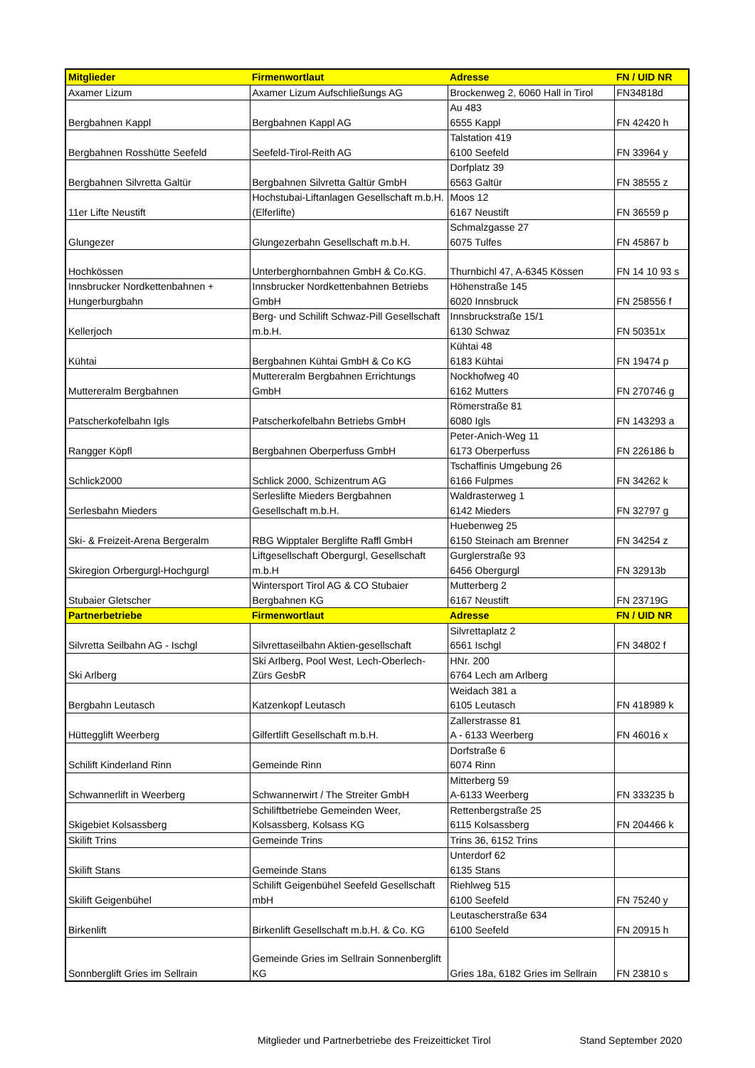| Mitglieder | Firmenwortlaut | Adresse | FN / UID NR |
| --- | --- | --- | --- |
| Axamer Lizum | Axamer Lizum Aufschließungs AG | Brockenweg 2, 6060 Hall in Tirol | FN34818d |
| Bergbahnen Kappl | Bergbahnen Kappl AG | Au 483 6555 Kappl | FN 42420 h |
| Bergbahnen Rosshütte Seefeld | Seefeld-Tirol-Reith AG | Talstation 419 6100 Seefeld | FN 33964 y |
| Bergbahnen Silvretta Galtür | Bergbahnen Silvretta Galtür GmbH | Dorfplatz 39 6563 Galtür | FN 38555 z |
| 11er Lifte Neustift | Hochstubai-Liftanlagen Gesellschaft m.b.H. (Elferlifte) | Moos 12 6167 Neustift | FN 36559 p |
| Glungezer | Glungezerbahn Gesellschaft m.b.H. | Schmalzgasse 27 6075 Tulfes | FN 45867 b |
| Hochkössen | Unterberghornbahnen GmbH & Co.KG. | Thurnbichl 47, A-6345 Kössen | FN 14 10 93 s |
| Innsbrucker Nordkettenbahnen + Hungerburgbahn | Innsbrucker Nordkettenbahnen Betriebs GmbH | Höhenstraße 145 6020 Innsbruck | FN 258556 f |
| Kellerjoch | Berg- und Schilift Schwaz-Pill Gesellschaft m.b.H. | Innsbruckstraße 15/1 6130 Schwaz | FN 50351x |
| Kühtai | Bergbahnen Kühtai GmbH & Co KG | Kühtai 48 6183 Kühtai | FN 19474 p |
| Muttereralm Bergbahnen | Muttereralm Bergbahnen Errichtungs GmbH | Nockhofweg 40 6162 Mutters | FN 270746 g |
| Patscherkofelbahn Igls | Patscherkofelbahn Betriebs GmbH | Römerstraße 81 6080 Igls | FN 143293 a |
| Rangger Köpfl | Bergbahnen Oberperfuss GmbH | Peter-Anich-Weg 11 6173 Oberperfuss | FN 226186 b |
| Schlick2000 | Schlick 2000, Schizentrum AG | Tschaffinis Umgebung 26 6166 Fulpmes | FN 34262 k |
| Serlesbahn Mieders | Serleslifte Mieders Bergbahnen Gesellschaft m.b.H. | Waldrasterweg 1 6142 Mieders | FN 32797 g |
| Ski- & Freizeit-Arena Bergeralm | RBG Wipptaler Berglifte Raffl GmbH | Huebenweg 25 6150 Steinach am Brenner | FN 34254 z |
| Skiregion Orbergurgl-Hochgurgl | Liftgesellschaft Obergurgl, Gesellschaft m.b.H | Gurglerstraße 93 6456 Obergurgl | FN 32913b |
| Stubaier Gletscher | Wintersport Tirol AG & CO Stubaier Bergbahnen KG | Mutterberg 2 6167 Neustift | FN 23719G |
| Partnerbetriebe | Firmenwortlaut | Adresse | FN / UID NR |
| Silvretta Seilbahn AG - Ischgl | Silvrettaseilbahn Aktien-gesellschaft | Silvrettaplatz 2 6561 Ischgl | FN 34802 f |
| Ski Arlberg | Ski Arlberg, Pool West, Lech-Oberlech-Zürs GesbR | HNr. 200 6764 Lech am Arlberg | |
| Bergbahn Leutasch | Katzenkopf Leutasch | Weidach 381 a 6105 Leutasch | FN 418989 k |
| Hüttegglift Weerberg | Gilfertlift Gesellschaft m.b.H. | Zallerstrasse 81 A - 6133 Weerberg | FN 46016 x |
| Schilift Kinderland Rinn | Gemeinde Rinn | Dorfstraße 6 6074 Rinn | |
| Schwannerlift in Weerberg | Schwannerwirt / The Streiter GmbH | Mitterberg 59 A-6133 Weerberg | FN 333235 b |
| Skigebiet Kolsassberg | Schiliftbetriebe Gemeinden Weer, Kolsassberg, Kolsass KG | Rettenbergstraße 25 6115 Kolsassberg | FN 204466 k |
| Skilift Trins | Gemeinde Trins | Trins 36, 6152 Trins | |
| Skilift Stans | Gemeinde Stans | Unterdorf 62 6135 Stans | |
| Skilift Geigenbühel | Schilift Geigenbühel Seefeld Gesellschaft mbH | Riehlweg 515 6100 Seefeld | FN 75240 y |
| Birkenlift | Birkenlift Gesellschaft m.b.H. & Co. KG | Leutascherstraße 634 6100 Seefeld | FN 20915 h |
| Sonnberglift Gries im Sellrain | Gemeinde Gries im Sellrain Sonnenberglift KG | Gries 18a, 6182 Gries im Sellrain | FN 23810 s |
Mitglieder und Partnerbetriebe des Freizeitticket Tirol Stand September 2020